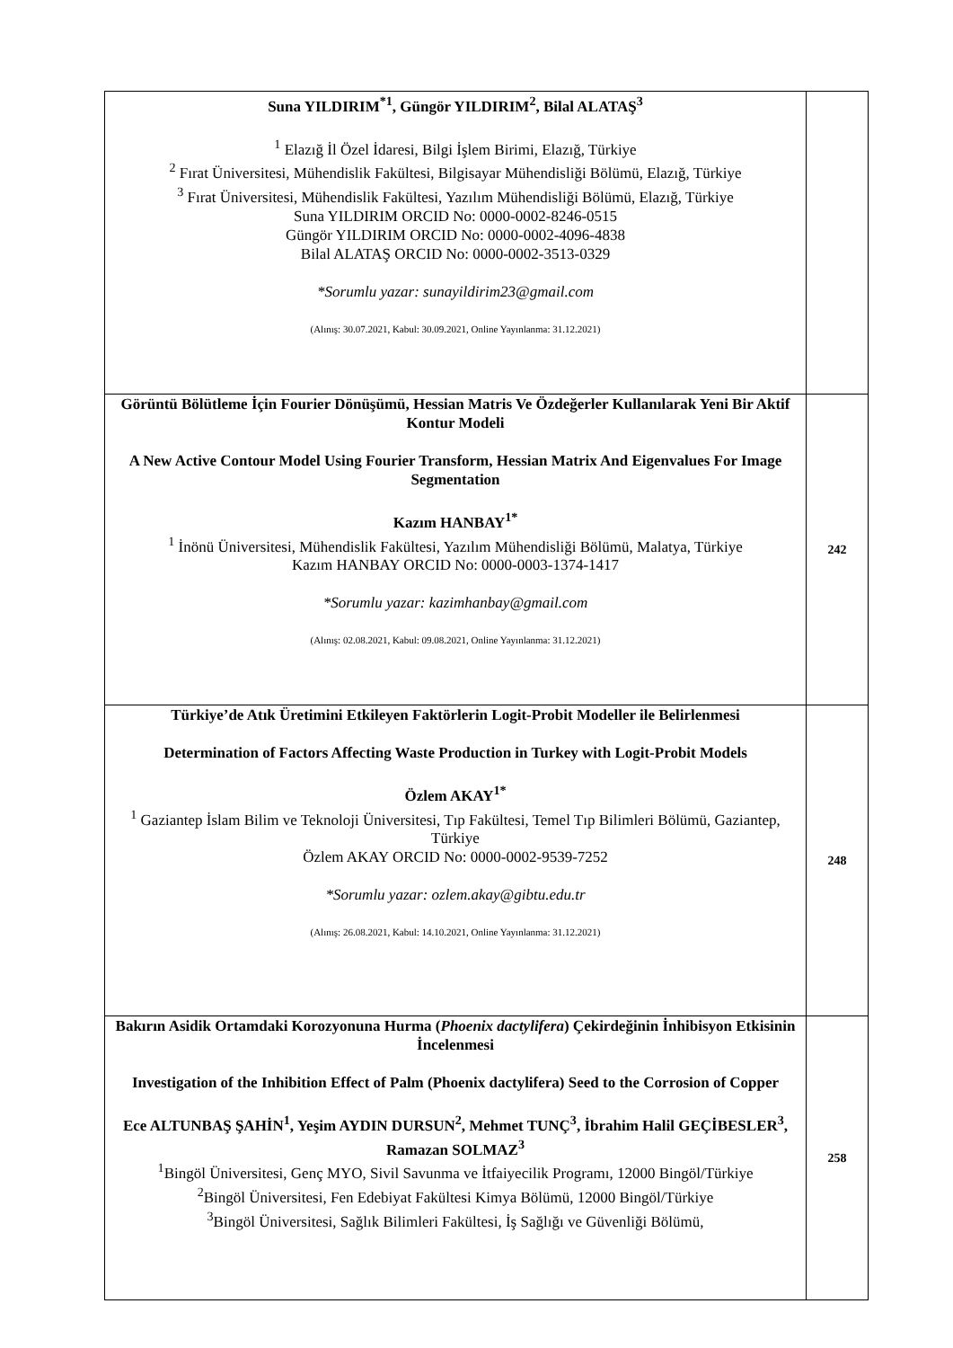| Suna YILDIRIM<sup>*1</sup>, Güngör YILDIRIM<sup>2</sup>, Bilal ALATAŞ<sup>3</sup> <sup>1</sup> Elazığ İl Özel İdaresi, Bilgi İşlem Birimi, Elazığ, Türkiye <sup>2</sup> Fırat Üniversitesi, Mühendislik Fakültesi, Bilgisayar Mühendisliği Bölümü, Elazığ, Türkiye <sup>3</sup> Fırat Üniversitesi, Mühendislik Fakültesi, Yazılım Mühendisliği Bölümü, Elazığ, Türkiye Suna YILDIRIM ORCID No: 0000-0002-8246-0515 Güngör YILDIRIM ORCID No: 0000-0002-4096-4838 Bilal ALATAŞ ORCID No: 0000-0002-3513-0329 *Sorumlu yazar: sunayildirim23@gmail.com (Alınış: 30.07.2021, Kabul: 30.09.2021, Online Yayınlanma: 31.12.2021) | |
| Görüntü Bölütleme İçin Fourier Dönüşümü, Hessian Matris Ve Özdeğerler Kullanılarak Yeni Bir Aktif Kontur Modeli A New Active Contour Model Using Fourier Transform, Hessian Matrix And Eigenvalues For Image Segmentation Kazım HANBAY<sup>1*</sup> <sup>1</sup> İnönü Üniversitesi, Mühendislik Fakültesi, Yazılım Mühendisliği Bölümü, Malatya, Türkiye Kazım HANBAY ORCID No: 0000-0003-1374-1417 *Sorumlu yazar: kazimhanbay@gmail.com (Alınış: 02.08.2021, Kabul: 09.08.2021, Online Yayınlanma: 31.12.2021) | 242 |
| Türkiye’de Atık Üretimini Etkileyen Faktörlerin Logit-Probit Modeller ile Belirlenmesi Determination of Factors Affecting Waste Production in Turkey with Logit-Probit Models Özlem AKAY<sup>1*</sup> <sup>1</sup> Gaziantep İslam Bilim ve Teknoloji Üniversitesi, Tıp Fakültesi, Temel Tıp Bilimleri Bölümü, Gaziantep, Türkiye Özlem AKAY ORCID No: 0000-0002-9539-7252 *Sorumlu yazar: ozlem.akay@gibtu.edu.tr (Alınış: 26.08.2021, Kabul: 14.10.2021, Online Yayınlanma: 31.12.2021) | 248 |
| Bakırın Asidik Ortamdaki Korozyonuna Hurma ( Phoenix dactylifera ) Çekirdeğinin İnhibisyon Etkisinin İncelenmesi Investigation of the Inhibition Effect of Palm (Phoenix dactylifera) Seed to the Corrosion of Copper Ece ALTUNBAŞ ŞAHİN<sup>1</sup>, Yeşim AYDIN DURSUN<sup>2</sup>, Mehmet TUNÇ<sup>3</sup>, İbrahim Halil GEÇİBESLER<sup>3</sup>, Ramazan SOLMAZ<sup>3</sup> <sup>1</sup> Bingöl Üniversitesi, Genç MYO, Sivil Savunma ve İtfaiyecilik Programı, 12000 Bingöl/Türkiye <sup>2</sup> Bingöl Üniversitesi, Fen Edebiyat Fakültesi Kimya Bölümü, 12000 Bingöl/Türkiye <sup>3</sup> Bingöl Üniversitesi, Sağlık Bilimleri Fakültesi, İş Sağlığı ve Güvenliği Bölümü, | 258 |